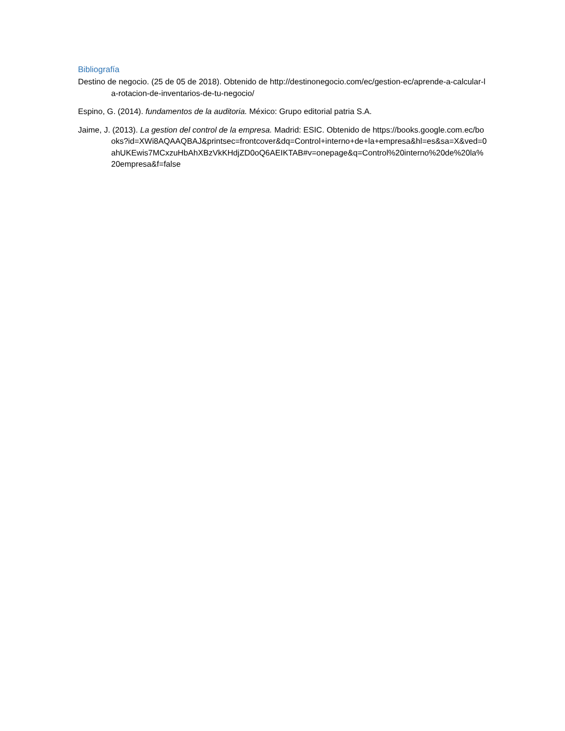Bibliografía
Destino de negocio. (25 de 05 de 2018). Obtenido de http://destinonegocio.com/ec/gestion-ec/aprende-a-calcular-la-rotacion-de-inventarios-de-tu-negocio/
Espino, G. (2014). fundamentos de la auditoria. México: Grupo editorial patria S.A.
Jaime, J. (2013). La gestion del control de la empresa. Madrid: ESIC. Obtenido de https://books.google.com.ec/books?id=XWi8AQAAQBAJ&printsec=frontcover&dq=Control+interno+de+la+empresa&hl=es&sa=X&ved=0ahUKEwis7MCxzuHbAhXBzVkKHdjZD0oQ6AEIKTAB#v=onepage&q=Control%20interno%20de%20la%20empresa&f=false